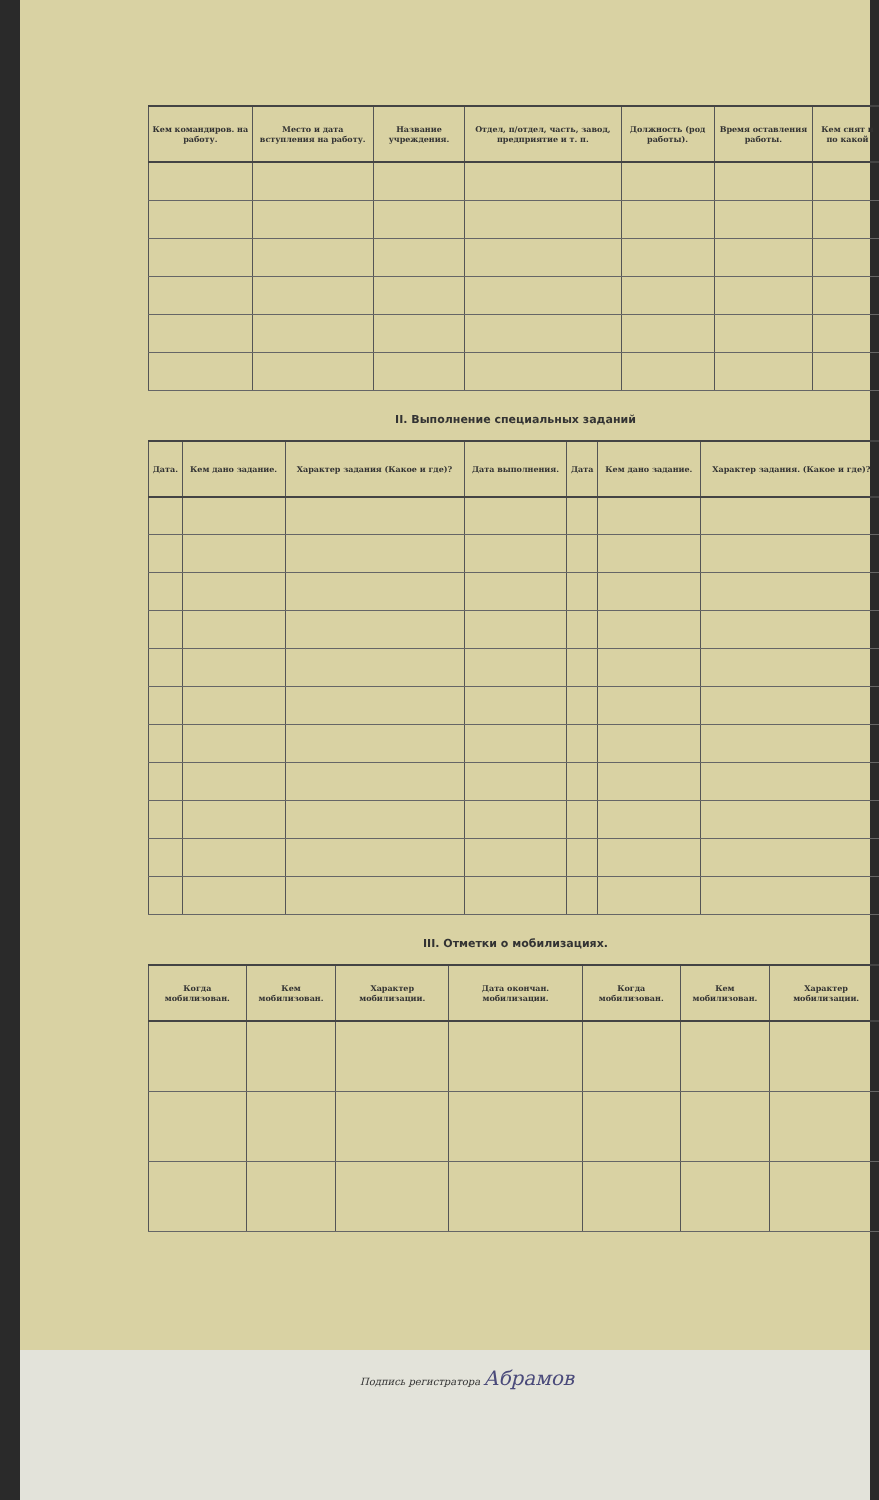| Кем командиров. на работу. | Место и дата вступления на работу. | Название учреждения. | Отдел, п/отдел, часть, завод, предприятие и т. п. | Должность (род работы). | Время оставления работы. | Кем снят и по какой |
| --- | --- | --- | --- | --- | --- | --- |
II. Выполнение специальных заданий
| Дата. | Кем дано задание. | Характер задания (Какое и где)? | Дата выполнения. | Дата | Кем дано задание. | Характер задания. (Какое и где)? |
| --- | --- | --- | --- | --- | --- | --- |
III. Отметки о мобилизациях.
| Когда мобилизован. | Кем мобилизован. | Характер мобилизации. | Дата окончан. мобилизации. | Когда мобилизован. | Кем мобилизован. | Характер мобилизации. |
| --- | --- | --- | --- | --- | --- | --- |
Подпись регистратора Абрамов